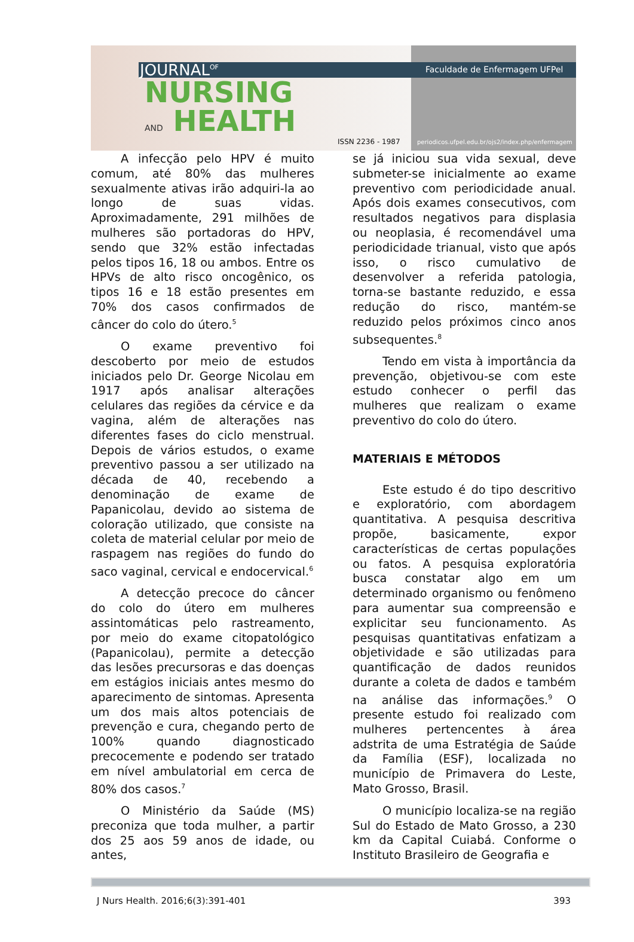JOURNAL<sup>OF</sup>
NURSING
AND HEALTH
Faculdade de Enfermagem UFPel
ISSN 2236 - 1987
periodicos.ufpel.edu.br/ojs2/index.php/enfermagem
A infecção pelo HPV é muito comum, até 80% das mulheres sexualmente ativas irão adquiri-la ao longo de suas vidas. Aproximadamente, 291 milhões de mulheres são portadoras do HPV, sendo que 32% estão infectadas pelos tipos 16, 18 ou ambos. Entre os HPVs de alto risco oncogênico, os tipos 16 e 18 estão presentes em 70% dos casos confirmados de câncer do colo do útero.<sup>5</sup>
O exame preventivo foi descoberto por meio de estudos iniciados pelo Dr. George Nicolau em 1917 após analisar alterações celulares das regiões da cérvice e da vagina, além de alterações nas diferentes fases do ciclo menstrual. Depois de vários estudos, o exame preventivo passou a ser utilizado na década de 40, recebendo a denominação de exame de Papanicolau, devido ao sistema de coloração utilizado, que consiste na coleta de material celular por meio de raspagem nas regiões do fundo do saco vaginal, cervical e endocervical.<sup>6</sup>
A detecção precoce do câncer do colo do útero em mulheres assintomáticas pelo rastreamento, por meio do exame citopatológico (Papanicolau), permite a detecção das lesões precursoras e das doenças em estágios iniciais antes mesmo do aparecimento de sintomas. Apresenta um dos mais altos potenciais de prevenção e cura, chegando perto de 100% quando diagnosticado precocemente e podendo ser tratado em nível ambulatorial em cerca de 80% dos casos.<sup>7</sup>
O Ministério da Saúde (MS) preconiza que toda mulher, a partir dos 25 aos 59 anos de idade, ou antes,
se já iniciou sua vida sexual, deve submeter-se inicialmente ao exame preventivo com periodicidade anual. Após dois exames consecutivos, com resultados negativos para displasia ou neoplasia, é recomendável uma periodicidade trianual, visto que após isso, o risco cumulativo de desenvolver a referida patologia, torna-se bastante reduzido, e essa redução do risco, mantém-se reduzido pelos próximos cinco anos subsequentes.<sup>8</sup>
Tendo em vista à importância da prevenção, objetivou-se com este estudo conhecer o perfil das mulheres que realizam o exame preventivo do colo do útero.
MATERIAIS E MÉTODOS
Este estudo é do tipo descritivo e exploratório, com abordagem quantitativa. A pesquisa descritiva propõe, basicamente, expor características de certas populações ou fatos. A pesquisa exploratória busca constatar algo em um determinado organismo ou fenômeno para aumentar sua compreensão e explicitar seu funcionamento. As pesquisas quantitativas enfatizam a objetividade e são utilizadas para quantificação de dados reunidos durante a coleta de dados e também na análise das informações.<sup>9</sup> O presente estudo foi realizado com mulheres pertencentes à área adstrita de uma Estratégia de Saúde da Família (ESF), localizada no município de Primavera do Leste, Mato Grosso, Brasil.
O município localiza-se na região Sul do Estado de Mato Grosso, a 230 km da Capital Cuiabá. Conforme o Instituto Brasileiro de Geografia e
J Nurs Health. 2016;6(3):391-401 393